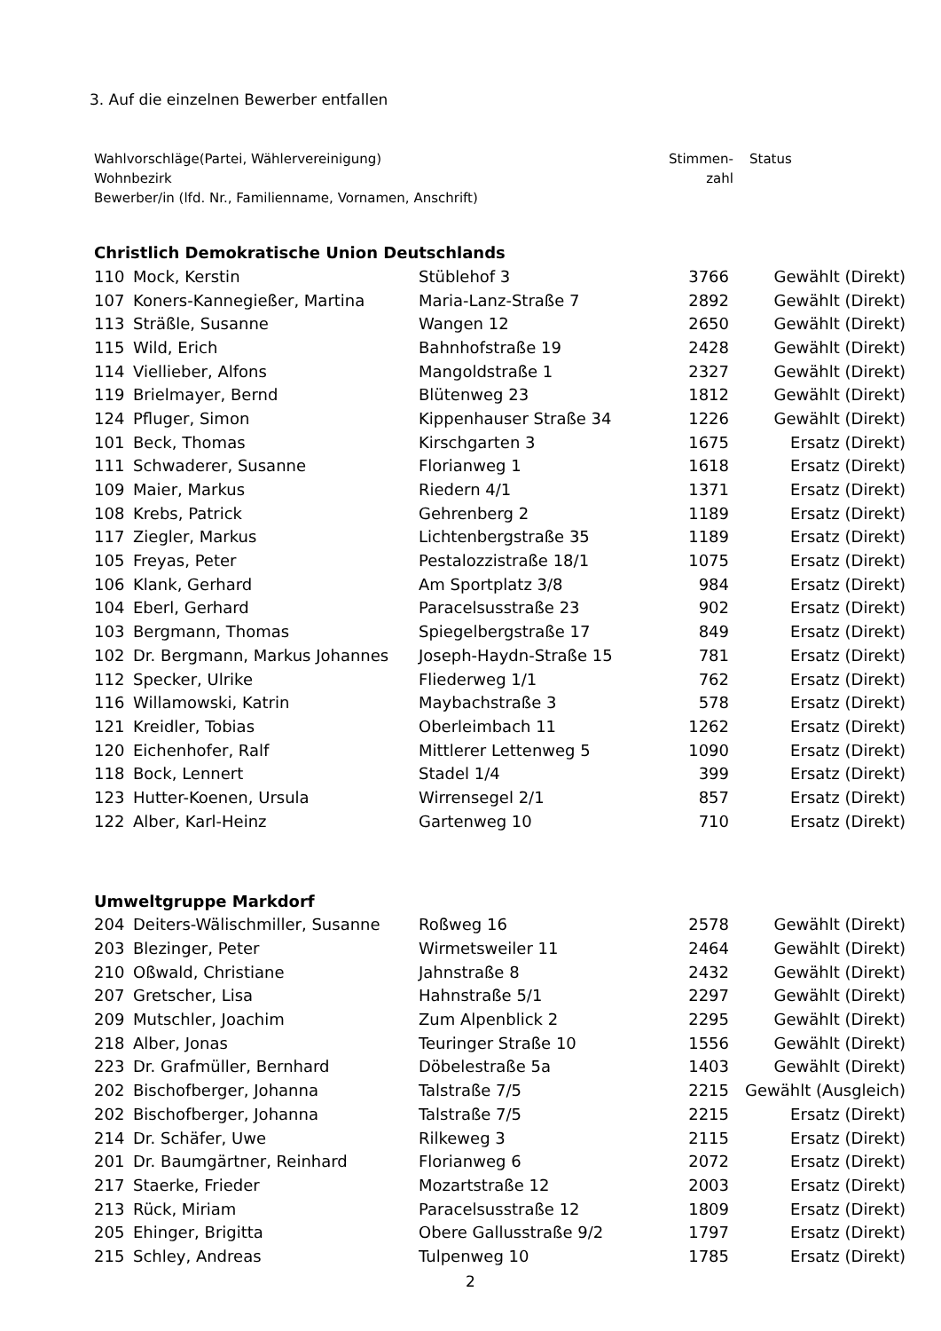3. Auf die einzelnen Bewerber entfallen
| Wahlvorschläge(Partei, Wählervereinigung) Wohnbezirk Bewerber/in (lfd. Nr., Familienname, Vornamen, Anschrift) | Stimmen- zahl | Status |
Christlich Demokratische Union Deutschlands
| 110 | Mock, Kerstin | Stüblehof 3 | 3766 | Gewählt (Direkt) |
| 107 | Koners-Kannegießer, Martina | Maria-Lanz-Straße 7 | 2892 | Gewählt (Direkt) |
| 113 | Sträßle, Susanne | Wangen 12 | 2650 | Gewählt (Direkt) |
| 115 | Wild, Erich | Bahnhofstraße 19 | 2428 | Gewählt (Direkt) |
| 114 | Viellieber, Alfons | Mangoldstraße 1 | 2327 | Gewählt (Direkt) |
| 119 | Brielmayer, Bernd | Blütenweg 23 | 1812 | Gewählt (Direkt) |
| 124 | Pfluger, Simon | Kippenhauser Straße 34 | 1226 | Gewählt (Direkt) |
| 101 | Beck, Thomas | Kirschgarten 3 | 1675 | Ersatz (Direkt) |
| 111 | Schwaderer, Susanne | Florianweg 1 | 1618 | Ersatz (Direkt) |
| 109 | Maier, Markus | Riedern 4/1 | 1371 | Ersatz (Direkt) |
| 108 | Krebs, Patrick | Gehrenberg 2 | 1189 | Ersatz (Direkt) |
| 117 | Ziegler, Markus | Lichtenbergstraße 35 | 1189 | Ersatz (Direkt) |
| 105 | Freyas, Peter | Pestalozzistraße 18/1 | 1075 | Ersatz (Direkt) |
| 106 | Klank, Gerhard | Am Sportplatz 3/8 | 984 | Ersatz (Direkt) |
| 104 | Eberl, Gerhard | Paracelsusstraße 23 | 902 | Ersatz (Direkt) |
| 103 | Bergmann, Thomas | Spiegelbergstraße 17 | 849 | Ersatz (Direkt) |
| 102 | Dr. Bergmann, Markus Johannes | Joseph-Haydn-Straße 15 | 781 | Ersatz (Direkt) |
| 112 | Specker, Ulrike | Fliederweg 1/1 | 762 | Ersatz (Direkt) |
| 116 | Willamowski, Katrin | Maybachstraße 3 | 578 | Ersatz (Direkt) |
| 121 | Kreidler, Tobias | Oberleimbach 11 | 1262 | Ersatz (Direkt) |
| 120 | Eichenhofer, Ralf | Mittlerer Lettenweg 5 | 1090 | Ersatz (Direkt) |
| 118 | Bock, Lennert | Stadel 1/4 | 399 | Ersatz (Direkt) |
| 123 | Hutter-Koenen, Ursula | Wirrensegel 2/1 | 857 | Ersatz (Direkt) |
| 122 | Alber, Karl-Heinz | Gartenweg 10 | 710 | Ersatz (Direkt) |
Umweltgruppe Markdorf
| 204 | Deiters-Wälischmiller, Susanne | Roßweg 16 | 2578 | Gewählt (Direkt) |
| 203 | Blezinger, Peter | Wirmetsweiler 11 | 2464 | Gewählt (Direkt) |
| 210 | Oßwald, Christiane | Jahnstraße 8 | 2432 | Gewählt (Direkt) |
| 207 | Gretscher, Lisa | Hahnstraße 5/1 | 2297 | Gewählt (Direkt) |
| 209 | Mutschler, Joachim | Zum Alpenblick 2 | 2295 | Gewählt (Direkt) |
| 218 | Alber, Jonas | Teuringer Straße 10 | 1556 | Gewählt (Direkt) |
| 223 | Dr. Grafmüller, Bernhard | Döbelestraße 5a | 1403 | Gewählt (Direkt) |
| 202 | Bischofberger, Johanna | Talstraße 7/5 | 2215 | Gewählt (Ausgleich) |
| 202 | Bischofberger, Johanna | Talstraße 7/5 | 2215 | Ersatz (Direkt) |
| 214 | Dr. Schäfer, Uwe | Rilkeweg 3 | 2115 | Ersatz (Direkt) |
| 201 | Dr. Baumgärtner, Reinhard | Florianweg 6 | 2072 | Ersatz (Direkt) |
| 217 | Staerke, Frieder | Mozartstraße 12 | 2003 | Ersatz (Direkt) |
| 213 | Rück, Miriam | Paracelsusstraße 12 | 1809 | Ersatz (Direkt) |
| 205 | Ehinger, Brigitta | Obere Gallusstraße 9/2 | 1797 | Ersatz (Direkt) |
| 215 | Schley, Andreas | Tulpenweg 10 | 1785 | Ersatz (Direkt) |
2